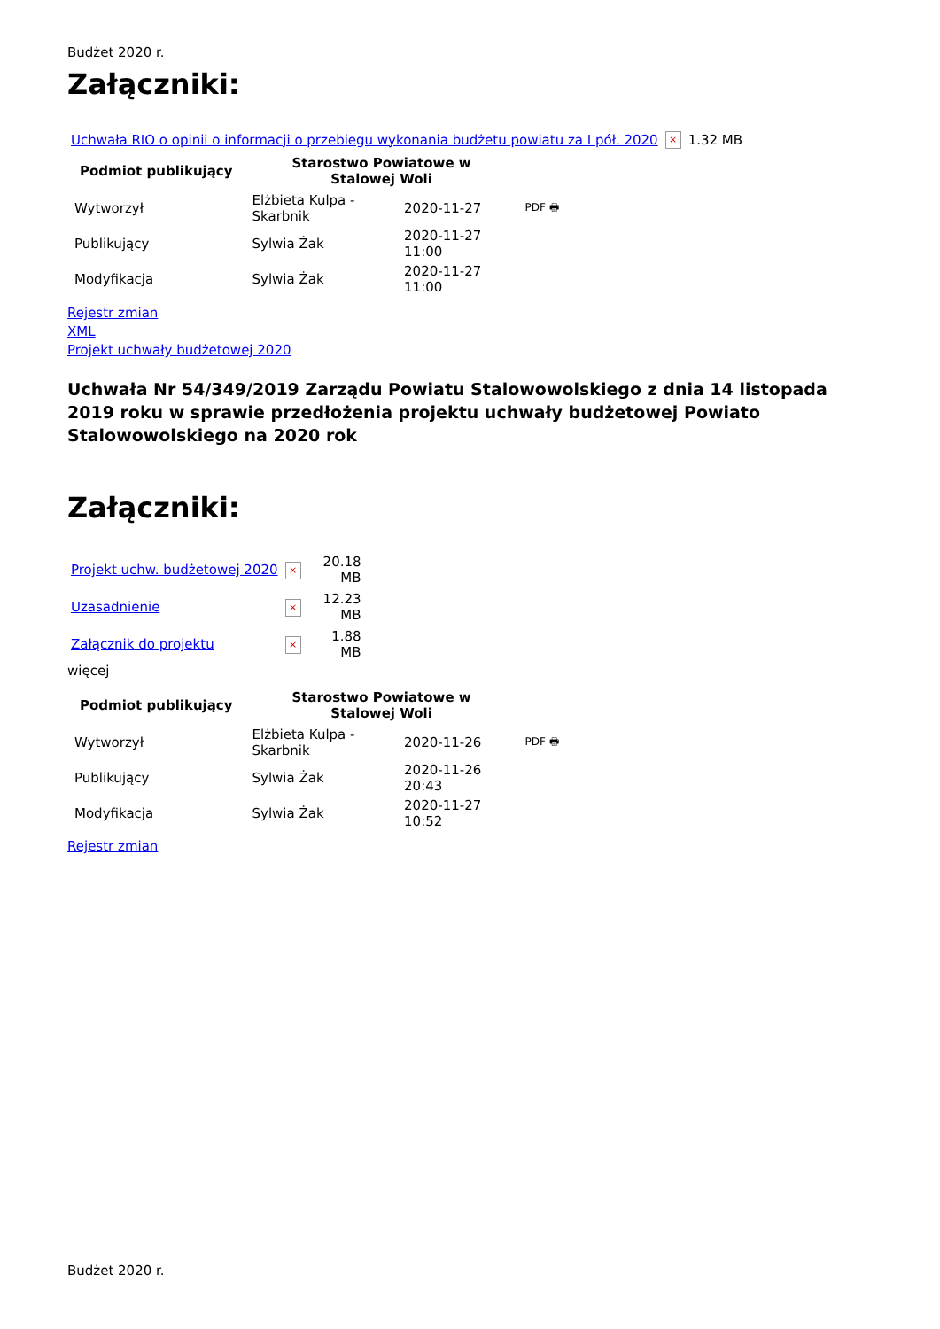Budżet 2020 r.
Załączniki:
| Uchwała RIO o opinii o informacji o przebiegu wykonania budżetu powiatu za I pół. 2020 | × | 1.32 MB |
| Podmiot publikujący | Starostwo Powiatowe w Stalowej Woli | | |
| Wytworzył | Elżbieta Kulpa - Skarbnik | 2020-11-27 | PDF 🖶 |
| Publikujący | Sylwia Żak | 2020-11-27 11:00 | |
| Modyfikacja | Sylwia Żak | 2020-11-27 11:00 | |
Rejestr zmian
XML
Projekt uchwały budżetowej 2020
Uchwała Nr 54/349/2019 Zarządu Powiatu Stalowowolskiego z dnia 14 listopada 2019 roku w sprawie przedłożenia projektu uchwały budżetowej Powiato Stalowowolskiego na 2020 rok
Załączniki:
| Projekt uchw. budżetowej 2020 | × | 20.18 MB |
| Uzasadnienie | × | 12.23 MB |
| Załącznik do projektu | × | 1.88 MB |
więcej
| Podmiot publikujący | Starostwo Powiatowe w Stalowej Woli | | |
| Wytworzył | Elżbieta Kulpa - Skarbnik | 2020-11-26 | PDF 🖶 |
| Publikujący | Sylwia Żak | 2020-11-26 20:43 | |
| Modyfikacja | Sylwia Żak | 2020-11-27 10:52 | |
Rejestr zmian
Budżet 2020 r.